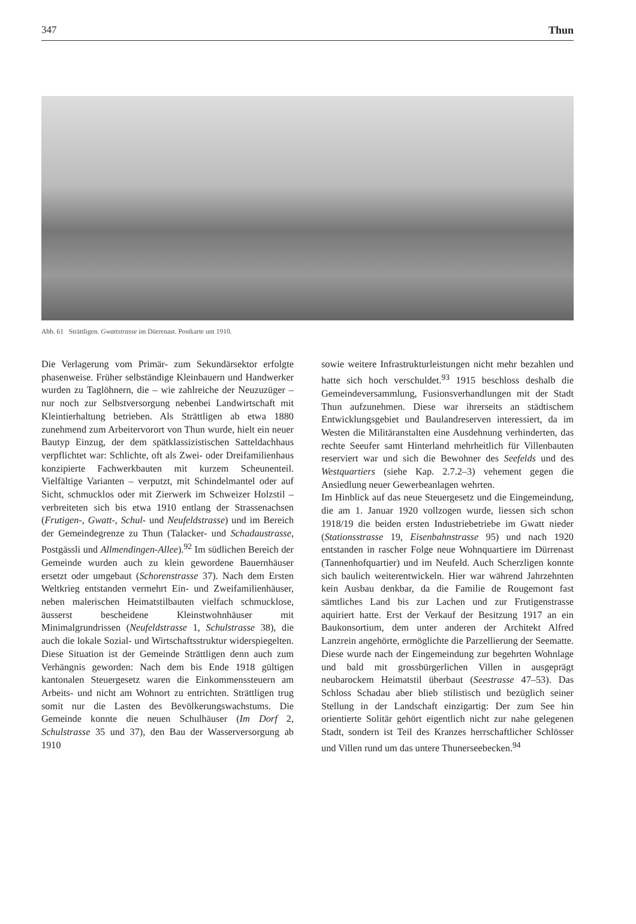347 Thun
Abb. 61 Strättligen. Gwattstrasse im Dürrenast. Postkarte um 1910.
Die Verlagerung vom Primär- zum Sekundärsektor erfolgte phasenweise. Früher selbständige Kleinbauern und Handwerker wurden zu Taglöhnern, die – wie zahlreiche der Neuzuzüger – nur noch zur Selbstversorgung nebenbei Landwirtschaft mit Kleintierhaltung betrieben. Als Strättligen ab etwa 1880 zunehmend zum Arbeitervorort von Thun wurde, hielt ein neuer Bautyp Einzug, der dem spätklassizistischen Satteldachhaus verpflichtet war: Schlichte, oft als Zwei- oder Dreifamilienhaus konzipierte Fachwerkbauten mit kurzem Scheunenteil. Vielfältige Varianten – verputzt, mit Schindelmantel oder auf Sicht, schmucklos oder mit Zierwerk im Schweizer Holzstil – verbreiteten sich bis etwa 1910 entlang der Strassenachsen (Frutigen-, Gwatt-, Schul- und Neufeldstrasse) und im Bereich der Gemeindegrenze zu Thun (Talacker- und Schadaustrasse, Postgässli und Allmendingen-Allee).<sup>92</sup> Im südlichen Bereich der Gemeinde wurden auch zu klein gewordene Bauernhäuser ersetzt oder umgebaut (Schorenstrasse 37). Nach dem Ersten Weltkrieg entstanden vermehrt Ein- und Zweifamilienhäuser, neben malerischen Heimatstilbauten vielfach schmucklose, äusserst bescheidene Kleinstwohnhäuser mit Minimalgrundrissen (Neufeldstrasse 1, Schulstrasse 38), die auch die lokale Sozial- und Wirtschaftsstruktur widerspiegelten. Diese Situation ist der Gemeinde Strättligen denn auch zum Verhängnis geworden: Nach dem bis Ende 1918 gültigen kantonalen Steuergesetz waren die Einkommenssteuern am Arbeits- und nicht am Wohnort zu entrichten. Strättligen trug somit nur die Lasten des Bevölkerungswachstums. Die Gemeinde konnte die neuen Schulhäuser (Im Dorf 2, Schulstrasse 35 und 37), den Bau der Wasserversorgung ab 1910
sowie weitere Infrastrukturleistungen nicht mehr bezahlen und hatte sich hoch verschuldet.<sup>93</sup> 1915 beschloss deshalb die Gemeindeversammlung, Fusionsverhandlungen mit der Stadt Thun aufzunehmen. Diese war ihrerseits an städtischem Entwicklungsgebiet und Baulandreserven interessiert, da im Westen die Militäranstalten eine Ausdehnung verhinderten, das rechte Seeufer samt Hinterland mehrheitlich für Villenbauten reserviert war und sich die Bewohner des Seefelds und des Westquartiers (siehe Kap. 2.7.2–3) vehement gegen die Ansiedlung neuer Gewerbeanlagen wehrten.
Im Hinblick auf das neue Steuergesetz und die Eingemeindung, die am 1. Januar 1920 vollzogen wurde, liessen sich schon 1918/19 die beiden ersten Industriebetriebe im Gwatt nieder (Stationsstrasse 19, Eisenbahnstrasse 95) und nach 1920 entstanden in rascher Folge neue Wohnquartiere im Dürrenast (Tannenhofquartier) und im Neufeld. Auch Scherzligen konnte sich baulich weiterentwickeln. Hier war während Jahrzehnten kein Ausbau denkbar, da die Familie de Rougemont fast sämtliches Land bis zur Lachen und zur Frutigenstrasse aquiriert hatte. Erst der Verkauf der Besitzung 1917 an ein Baukonsortium, dem unter anderen der Architekt Alfred Lanzrein angehörte, ermöglichte die Parzellierung der Seematte. Diese wurde nach der Eingemeindung zur begehrten Wohnlage und bald mit grossbürgerlichen Villen in ausgeprägt neubarockem Heimatstil überbaut (Seestrasse 47–53). Das Schloss Schadau aber blieb stilistisch und bezüglich seiner Stellung in der Landschaft einzigartig: Der zum See hin orientierte Solitär gehört eigentlich nicht zur nahe gelegenen Stadt, sondern ist Teil des Kranzes herrschaftlicher Schlösser und Villen rund um das untere Thunerseebecken.<sup>94</sup>